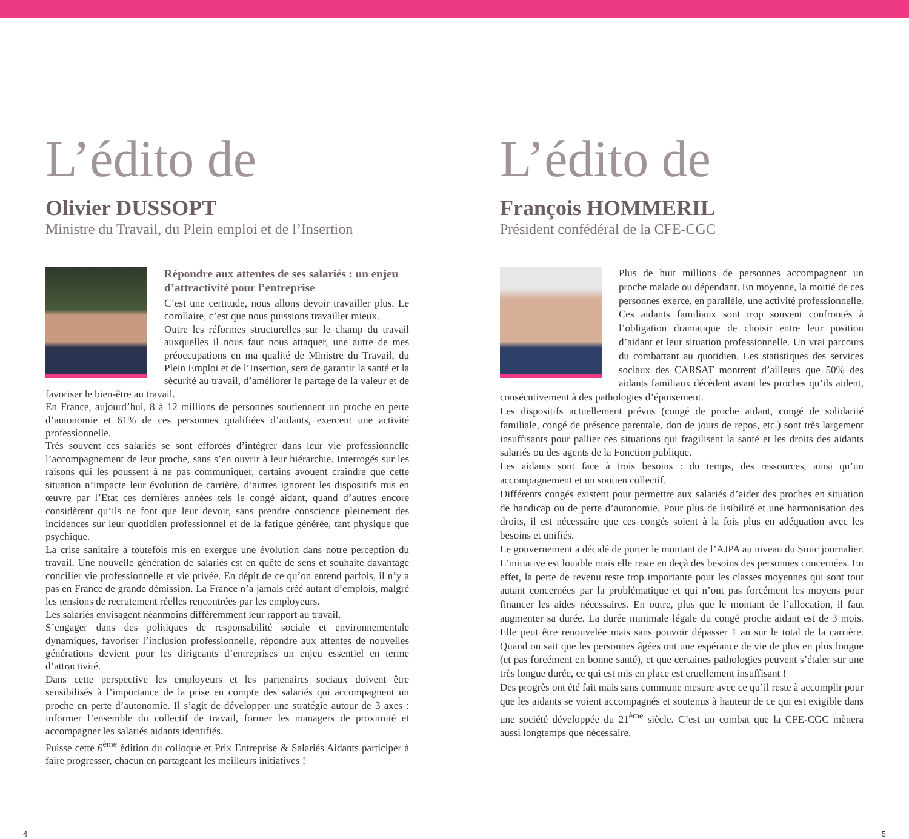L’édito de
Olivier DUSSOPT
Ministre du Travail, du Plein emploi et de l’Insertion
Répondre aux attentes de ses salariés : un enjeu d’attractivité pour l’entreprise
C’est une certitude, nous allons devoir travailler plus. Le corollaire, c’est que nous puissions travailler mieux.
Outre les réformes structurelles sur le champ du travail auxquelles il nous faut nous attaquer, une autre de mes préoccupations en ma qualité de Ministre du Travail, du Plein Emploi et de l’Insertion, sera de garantir la santé et la sécurité au travail, d’améliorer le partage de la valeur et de favoriser le bien-être au travail.
En France, aujourd’hui, 8 à 12 millions de personnes soutiennent un proche en perte d’autonomie et 61% de ces personnes qualifiées d’aidants, exercent une activité professionnelle.
Très souvent ces salariés se sont efforcés d’intégrer dans leur vie professionnelle l’accompagnement de leur proche, sans s’en ouvrir à leur hiérarchie. Interrogés sur les raisons qui les poussent à ne pas communiquer, certains avouent craindre que cette situation n’impacte leur évolution de carrière, d’autres ignorent les dispositifs mis en œuvre par l’Etat ces dernières années tels le congé aidant, quand d’autres encore considèrent qu’ils ne font que leur devoir, sans prendre conscience pleinement des incidences sur leur quotidien professionnel et de la fatigue générée, tant physique que psychique.
La crise sanitaire a toutefois mis en exergue une évolution dans notre perception du travail. Une nouvelle génération de salariés est en quête de sens et souhaite davantage concilier vie professionnelle et vie privée. En dépit de ce qu’on entend parfois, il n’y a pas en France de grande démission. La France n’a jamais créé autant d’emplois, malgré les tensions de recrutement réelles rencontrées par les employeurs.
Les salariés envisagent néanmoins différemment leur rapport au travail.
S’engager dans des politiques de responsabilité sociale et environnementale dynamiques, favoriser l’inclusion professionnelle, répondre aux attentes de nouvelles générations devient pour les dirigeants d’entreprises un enjeu essentiel en terme d’attractivité.
Dans cette perspective les employeurs et les partenaires sociaux doivent être sensibilisés à l’importance de la prise en compte des salariés qui accompagnent un proche en perte d’autonomie. Il s’agit de développer une stratégie autour de 3 axes : informer l’ensemble du collectif de travail, former les managers de proximité et accompagner les salariés aidants identifiés.
Puisse cette 6<sup>ème</sup> édition du colloque et Prix Entreprise & Salariés Aidants participer à faire progresser, chacun en partageant les meilleurs initiatives !
4
L’édito de
François HOMMERIL
Président confédéral de la CFE-CGC
Plus de huit millions de personnes accompagnent un proche malade ou dépendant. En moyenne, la moitié de ces personnes exerce, en parallèle, une activité professionnelle. Ces aidants familiaux sont trop souvent confrontés à l’obligation dramatique de choisir entre leur position d’aidant et leur situation professionnelle. Un vrai parcours du combattant au quotidien. Les statistiques des services sociaux des CARSAT montrent d’ailleurs que 50% des aidants familiaux décèdent avant les proches qu’ils aident, consécutivement à des pathologies d’épuisement.
Les dispositifs actuellement prévus (congé de proche aidant, congé de solidarité familiale, congé de présence parentale, don de jours de repos, etc.) sont très largement insuffisants pour pallier ces situations qui fragilisent la santé et les droits des aidants salariés ou des agents de la Fonction publique.
Les aidants sont face à trois besoins : du temps, des ressources, ainsi qu’un accompagnement et un soutien collectif.
Différents congés existent pour permettre aux salariés d’aider des proches en situation de handicap ou de perte d’autonomie. Pour plus de lisibilité et une harmonisation des droits, il est nécessaire que ces congés soient à la fois plus en adéquation avec les besoins et unifiés.
Le gouvernement a décidé de porter le montant de l’AJPA au niveau du Smic journalier. L’initiative est louable mais elle reste en deçà des besoins des personnes concernées. En effet, la perte de revenu reste trop importante pour les classes moyennes qui sont tout autant concernées par la problématique et qui n’ont pas forcément les moyens pour financer les aides nécessaires. En outre, plus que le montant de l’allocation, il faut augmenter sa durée. La durée minimale légale du congé proche aidant est de 3 mois. Elle peut être renouvelée mais sans pouvoir dépasser 1 an sur le total de la carrière. Quand on sait que les personnes âgées ont une espérance de vie de plus en plus longue (et pas forcément en bonne santé), et que certaines pathologies peuvent s’étaler sur une très longue durée, ce qui est mis en place est cruellement insuffisant !
Des progrès ont été fait mais sans commune mesure avec ce qu’il reste à accomplir pour que les aidants se voient accompagnés et soutenus à hauteur de ce qui est exigible dans une société développée du 21<sup>ème</sup> siècle. C’est un combat que la CFE-CGC mènera aussi longtemps que nécessaire.
5